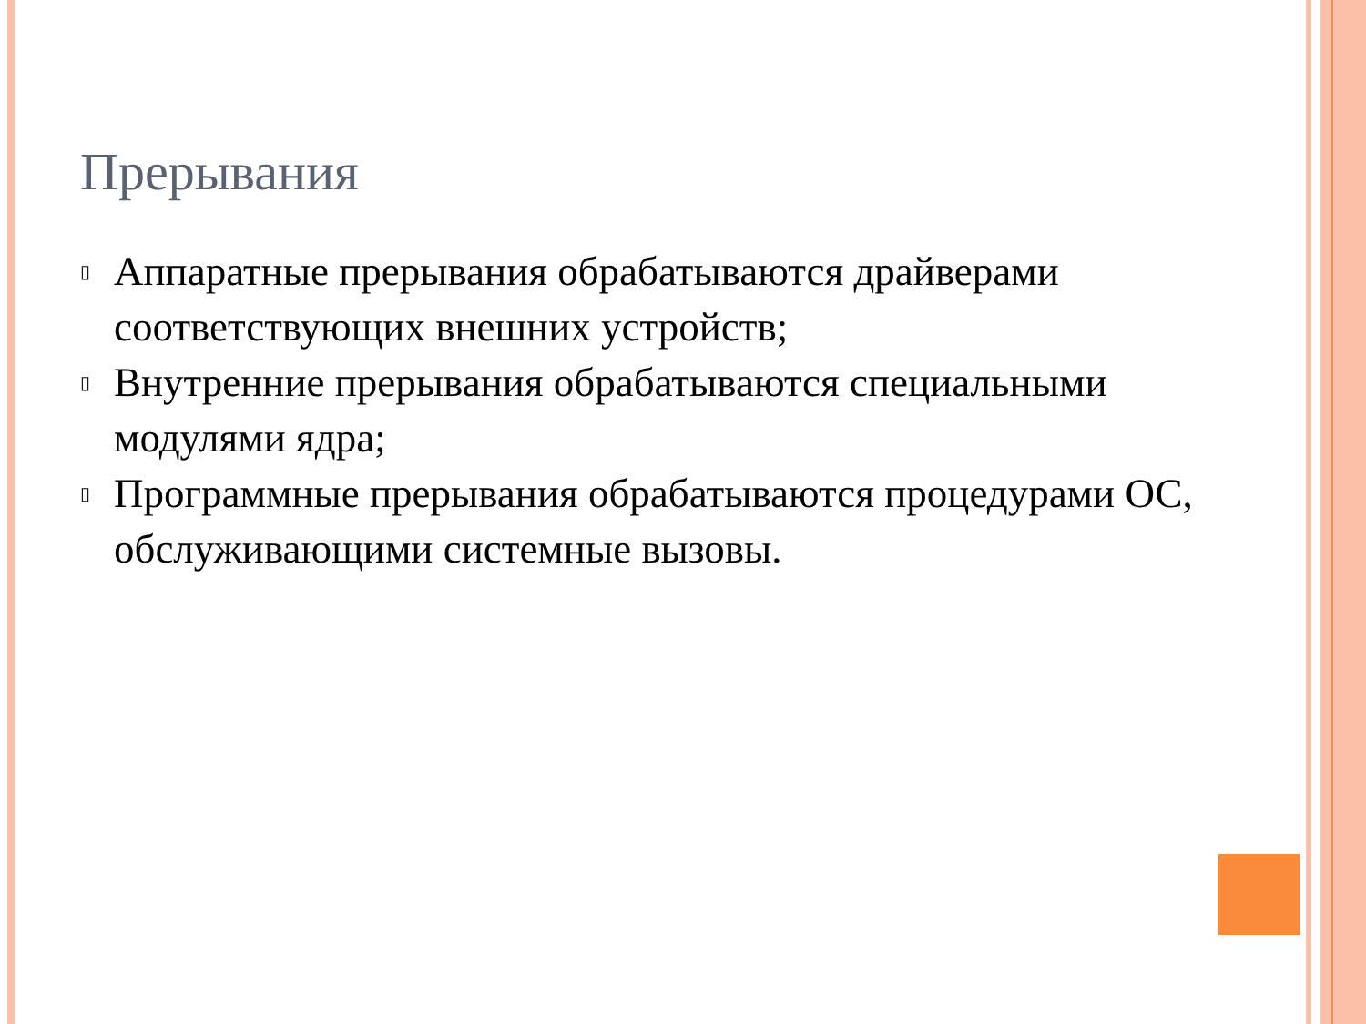Прерывания
▯ Аппаратные прерывания обрабатываются драйверами соответствующих внешних устройств;
▯ Внутренние прерывания обрабатываются специальными модулями ядра;
▯ Программные прерывания обрабатываются процедурами ОС, обслуживающими системные вызовы.